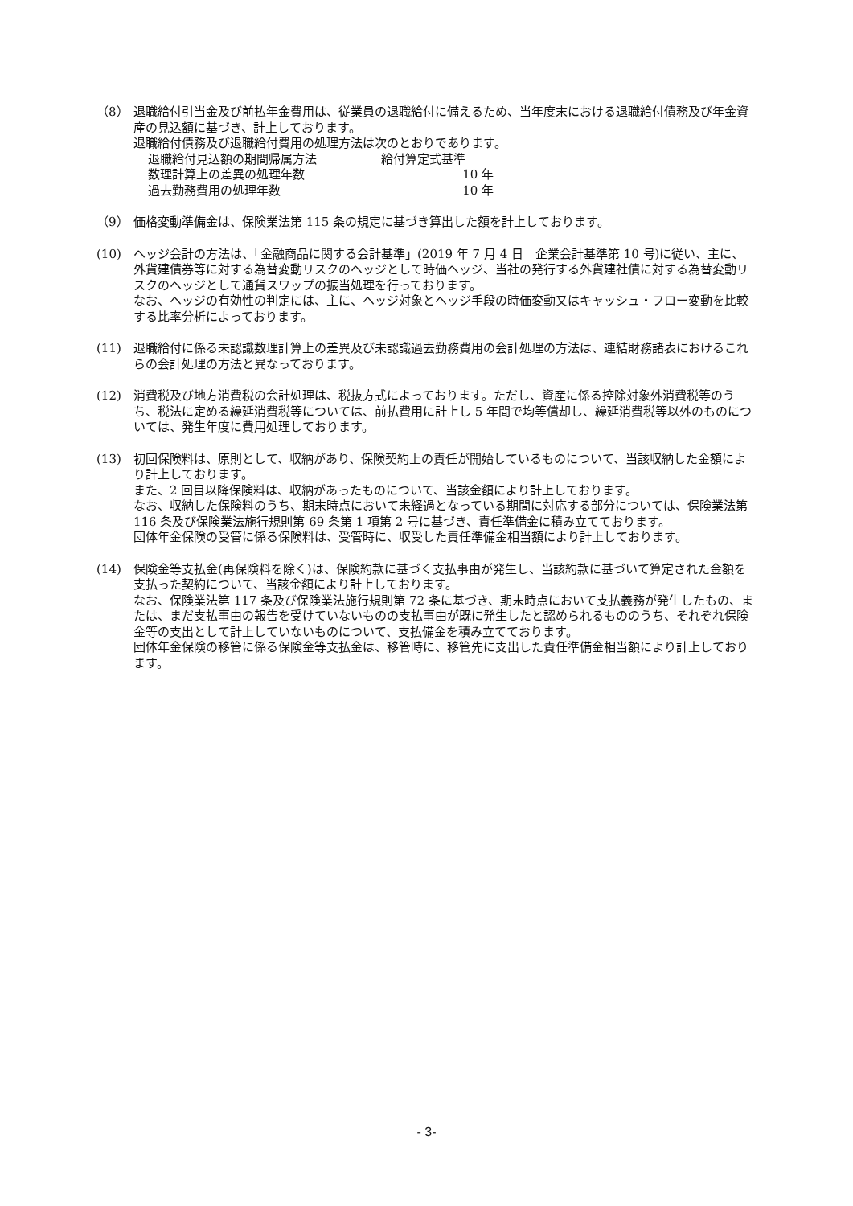（8） 退職給付引当金及び前払年金費用は、従業員の退職給付に備えるため、当年度末における退職給付債務及び年金資産の見込額に基づき、計上しております。
退職給付債務及び退職給付費用の処理方法は次のとおりであります。
退職給付見込額の期間帰属方法 給付算定式基準
数理計算上の差異の処理年数 10 年
過去勤務費用の処理年数 10 年
（9） 価格変動準備金は、保険業法第 115 条の規定に基づき算出した額を計上しております。
(10) ヘッジ会計の方法は、「金融商品に関する会計基準」(2019 年 7 月 4 日　企業会計基準第 10 号)に従い、主に、外貨建債券等に対する為替変動リスクのヘッジとして時価ヘッジ、当社の発行する外貨建社債に対する為替変動リスクのヘッジとして通貨スワップの振当処理を行っております。
なお、ヘッジの有効性の判定には、主に、ヘッジ対象とヘッジ手段の時価変動又はキャッシュ・フロー変動を比較する比率分析によっております。
(11) 退職給付に係る未認識数理計算上の差異及び未認識過去勤務費用の会計処理の方法は、連結財務諸表におけるこれらの会計処理の方法と異なっております。
(12) 消費税及び地方消費税の会計処理は、税抜方式によっております。ただし、資産に係る控除対象外消費税等のうち、税法に定める繰延消費税等については、前払費用に計上し 5 年間で均等償却し、繰延消費税等以外のものについては、発生年度に費用処理しております。
(13) 初回保険料は、原則として、収納があり、保険契約上の責任が開始しているものについて、当該収納した金額により計上しております。
また、2 回目以降保険料は、収納があったものについて、当該金額により計上しております。
なお、収納した保険料のうち、期末時点において未経過となっている期間に対応する部分については、保険業法第 116 条及び保険業法施行規則第 69 条第 1 項第 2 号に基づき、責任準備金に積み立てております。
団体年金保険の受管に係る保険料は、受管時に、収受した責任準備金相当額により計上しております。
(14) 保険金等支払金(再保険料を除く)は、保険約款に基づく支払事由が発生し、当該約款に基づいて算定された金額を支払った契約について、当該金額により計上しております。
なお、保険業法第 117 条及び保険業法施行規則第 72 条に基づき、期末時点において支払義務が発生したもの、または、まだ支払事由の報告を受けていないものの支払事由が既に発生したと認められるもののうち、それぞれ保険金等の支出として計上していないものについて、支払備金を積み立てております。
団体年金保険の移管に係る保険金等支払金は、移管時に、移管先に支出した責任準備金相当額により計上しております。
- 3-